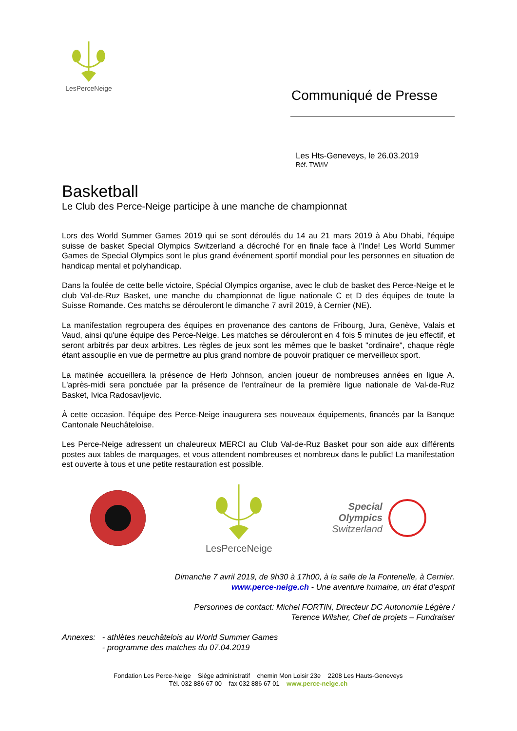LesPerceNeige
Communiqué de Presse
Les Hts-Geneveys, le 26.03.2019
Réf. TWi/IV
Basketball
Le Club des Perce-Neige participe à une manche de championnat
Lors des World Summer Games 2019 qui se sont déroulés du 14 au 21 mars 2019 à Abu Dhabi, l'équipe suisse de basket Special Olympics Switzerland a décroché l'or en finale face à l'Inde! Les World Summer Games de Special Olympics sont le plus grand événement sportif mondial pour les personnes en situation de handicap mental et polyhandicap.
Dans la foulée de cette belle victoire, Spécial Olympics organise, avec le club de basket des Perce-Neige et le club Val-de-Ruz Basket, une manche du championnat de ligue nationale C et D des équipes de toute la Suisse Romande. Ces matchs se dérouleront le dimanche 7 avril 2019, à Cernier (NE).
La manifestation regroupera des équipes en provenance des cantons de Fribourg, Jura, Genève, Valais et Vaud, ainsi qu'une équipe des Perce-Neige. Les matches se dérouleront en 4 fois 5 minutes de jeu effectif, et seront arbitrés par deux arbitres. Les règles de jeux sont les mêmes que le basket "ordinaire", chaque règle étant assouplie en vue de permettre au plus grand nombre de pouvoir pratiquer ce merveilleux sport.
La matinée accueillera la présence de Herb Johnson, ancien joueur de nombreuses années en ligue A. L'après-midi sera ponctuée par la présence de l'entraîneur de la première ligue nationale de Val-de-Ruz Basket, Ivica Radosavljevic.
À cette occasion, l'équipe des Perce-Neige inaugurera ses nouveaux équipements, financés par la Banque Cantonale Neuchâteloise.
Les Perce-Neige adressent un chaleureux MERCI au Club Val-de-Ruz Basket pour son aide aux différents postes aux tables de marquages, et vous attendent nombreuses et nombreux dans le public! La manifestation est ouverte à tous et une petite restauration est possible.
LesPerceNeige
Special
Olympics
Switzerland
Dimanche 7 avril 2019, de 9h30 à 17h00, à la salle de la Fontenelle, à Cernier.
www.perce-neige.ch - Une aventure humaine, un état d’esprit
Personnes de contact: Michel FORTIN, Directeur DC Autonomie Légère /
Terence Wilsher, Chef de projets – Fundraiser
Annexes: - athlètes neuchâtelois au World Summer Games
- programme des matches du 07.04.2019
Fondation Les Perce-Neige Siège administratif chemin Mon Loisir 23e 2208 Les Hauts-Geneveys
Tél. 032 886 67 00 fax 032 886 67 01 www.perce-neige.ch